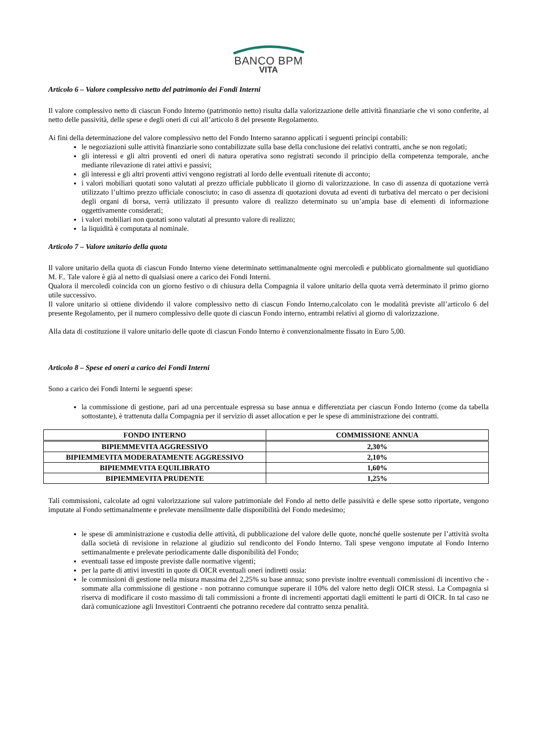BANCO BPM
VITA
Articolo 6 – Valore complessivo netto del patrimonio dei Fondi Interni
Il valore complessivo netto di ciascun Fondo Interno (patrimonio netto) risulta dalla valorizzazione delle attività finanziarie che vi sono conferite, al netto delle passività, delle spese e degli oneri di cui all’articolo 8 del presente Regolamento.
Ai fini della determinazione del valore complessivo netto del Fondo Interno saranno applicati i seguenti principi contabili:
le negoziazioni sulle attività finanziarie sono contabilizzate sulla base della conclusione dei relativi contratti, anche se non regolati;
gli interessi e gli altri proventi ed oneri di natura operativa sono registrati secondo il principio della competenza temporale, anche mediante rilevazione di ratei attivi e passivi;
gli interessi e gli altri proventi attivi vengono registrati al lordo delle eventuali ritenute di acconto;
i valori mobiliari quotati sono valutati al prezzo ufficiale pubblicato il giorno di valorizzazione. In caso di assenza di quotazione verrà utilizzato l’ultimo prezzo ufficiale conosciuto; in caso di assenza di quotazioni dovuta ad eventi di turbativa del mercato o per decisioni degli organi di borsa, verrà utilizzato il presunto valore di realizzo determinato su un’ampia base di elementi di informazione oggettivamente considerati;
i valori mobiliari non quotati sono valutati al presunto valore di realizzo;
la liquidità è computata al nominale.
Articolo 7 – Valore unitario della quota
Il valore unitario della quota di ciascun Fondo Interno viene determinato settimanalmente ogni mercoledì e pubblicato giornalmente sul quotidiano M. F.. Tale valore è già al netto di qualsiasi onere a carico dei Fondi Interni.
Qualora il mercoledì coincida con un giorno festivo o di chiusura della Compagnia il valore unitario della quota verrà determinato il primo giorno utile successivo.
Il valore unitario si ottiene dividendo il valore complessivo netto di ciascun Fondo Interno,calcolato con le modalità previste all’articolo 6 del presente Regolamento, per il numero complessivo delle quote di ciascun Fondo interno, entrambi relativi al giorno di valorizzazione.
Alla data di costituzione il valore unitario delle quote di ciascun Fondo Interno è convenzionalmente fissato in Euro 5,00.
Articolo 8 – Spese ed oneri a carico dei Fondi Interni
Sono a carico dei Fondi Interni le seguenti spese:
la commissione di gestione, pari ad una percentuale espressa su base annua e differenziata per ciascun Fondo Interno (come da tabella sottostante), è trattenuta dalla Compagnia per il servizio di asset allocation e per le spese di amministrazione dei contratti.
| FONDO INTERNO | COMMISSIONE ANNUA |
| --- | --- |
| BIPIEMMEVITA AGGRESSIVO | 2,30% |
| BIPIEMMEVITA MODERATAMENTE AGGRESSIVO | 2,10% |
| BIPIEMMEVITA EQUILIBRATO | 1,60% |
| BIPIEMMEVITA PRUDENTE | 1,25% |
Tali commissioni, calcolate ad ogni valorizzazione sul valore patrimoniale del Fondo al netto delle passività e delle spese sotto riportate, vengono imputate al Fondo settimanalmente e prelevate mensilmente dalle disponibilità del Fondo medesimo;
le spese di amministrazione e custodia delle attività, di pubblicazione del valore delle quote, nonché quelle sostenute per l’attività svolta dalla società di revisione in relazione al giudizio sul rendiconto del Fondo Interno. Tali spese vengono imputate al Fondo Interno settimanalmente e prelevate periodicamente dalle disponibilità del Fondo;
eventuali tasse ed imposte previste dalle normative vigenti;
per la parte di attivi investiti in quote di OICR eventuali oneri indiretti ossia:
le commissioni di gestione nella misura massima del 2,25% su base annua; sono previste inoltre eventuali commissioni di incentivo che - sommate alla commissione di gestione - non potranno comunque superare il 10% del valore netto degli OICR stessi. La Compagnia si riserva di modificare il costo massimo di tali commissioni a fronte di incrementi apportati dagli emittenti le parti di OICR. In tal caso ne darà comunicazione agli Investitori Contraenti che potranno recedere dal contratto senza penalità.